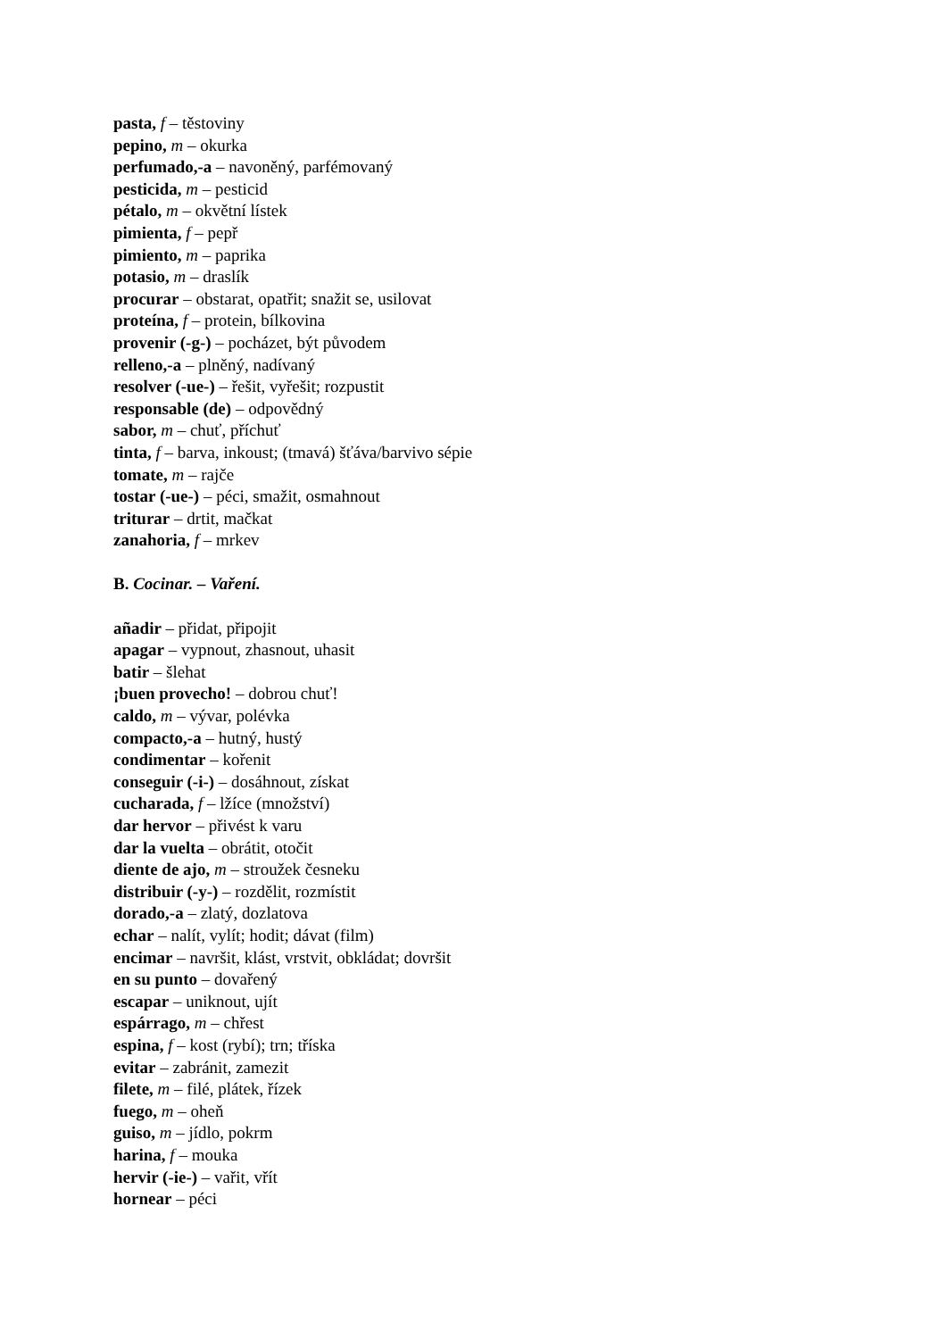pasta, f – těstoviny
pepino, m – okurka
perfumado,-a – navoněný, parfémovaný
pesticida, m – pesticid
pétalo, m – okvětní lístek
pimienta, f – pepř
pimiento, m – paprika
potasio, m – draslík
procurar – obstarat, opatřit; snažit se, usilovat
proteína, f – protein, bílkovina
provenir (-g-) – pocházet, být původem
relleno,-a – plněný, nadívaný
resolver (-ue-) – řešit, vyřešit; rozpustit
responsable (de) – odpovědný
sabor, m – chuť, příchuť
tinta, f – barva, inkoust; (tmavá) šťáva/barvivo sépie
tomate, m – rajče
tostar (-ue-) – péci, smažit, osmahnout
triturar – drtit, mačkat
zanahoria, f – mrkev
B. Cocinar. – Vaření.
añadir – přidat, připojit
apagar – vypnout, zhasnout, uhasit
batir – šlehat
¡buen provecho! – dobrou chuť!
caldo, m – vývar, polévka
compacto,-a – hutný, hustý
condimentar – kořenit
conseguir (-i-) – dosáhnout, získat
cucharada, f – lžíce (množství)
dar hervor – přivést k varu
dar la vuelta – obrátit, otočit
diente de ajo, m – stroužek česneku
distribuir (-y-) – rozdělit, rozmístit
dorado,-a – zlatý, dozlatova
echar – nalít, vylít; hodit; dávat (film)
encimar – navršit, klást, vrstvit, obkládat; dovršit
en su punto – dovařený
escapar – uniknout, ujít
espárrago, m – chřest
espina, f – kost (rybí); trn; tříska
evitar – zabránit, zamezit
filete, m – filé, plátek, řízek
fuego, m – oheň
guiso, m – jídlo, pokrm
harina, f – mouka
hervir (-ie-) – vařit, vřít
hornear – péci